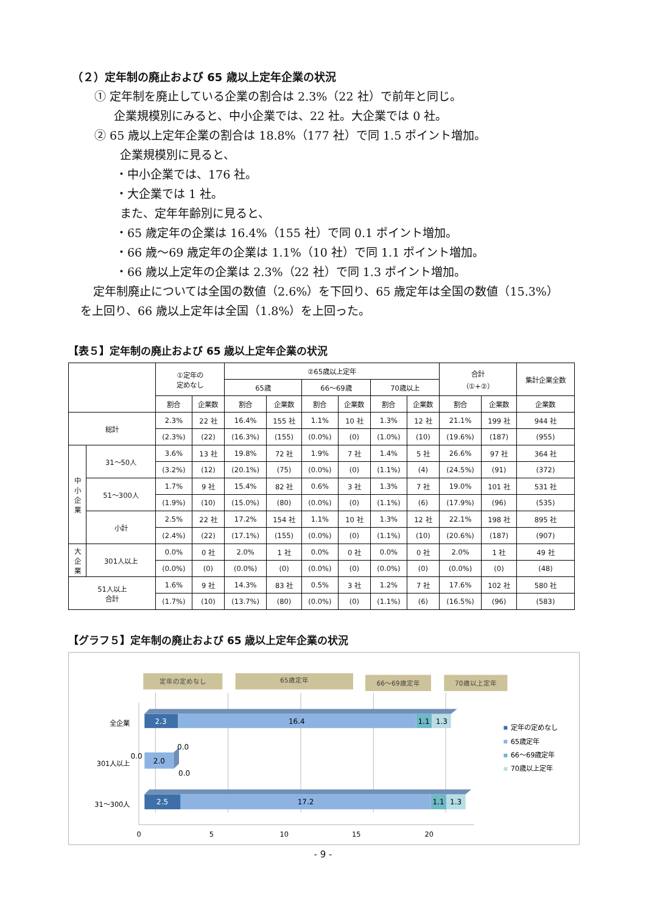（２）定年制の廃止および 65 歳以上定年企業の状況
① 定年制を廃止している企業の割合は 2.3%（22 社）で前年と同じ。
企業規模別にみると、中小企業では、22 社。大企業では 0 社。
② 65 歳以上定年企業の割合は 18.8%（177 社）で同 1.5 ポイント増加。
企業規模別に見ると、
・中小企業では、176 社。
・大企業では 1 社。
また、定年年齢別に見ると、
・65 歳定年の企業は 16.4%（155 社）で同 0.1 ポイント増加。
・66 歳～69 歳定年の企業は 1.1%（10 社）で同 1.1 ポイント増加。
・66 歳以上定年の企業は 2.3%（22 社）で同 1.3 ポイント増加。
定年制廃止については全国の数値（2.6%）を下回り、65 歳定年は全国の数値（15.3%）
を上回り、66 歳以上定年は全国（1.8%）を上回った。
【表５】定年制の廃止および 65 歳以上定年企業の状況
| | | ①定年の 定めなし | | ②65歳以上定年 | | | | | | 合計 （①+②） | | 集計企業全数 |
| --- | --- | --- | --- | --- | --- | --- | --- | --- | --- | --- | --- | --- |
| | | | | 65歳 | | 66～69歳 | | 70歳以上 | | | | |
| | | 割合 | 企業数 | 割合 | 企業数 | 割合 | 企業数 | 割合 | 企業数 | 割合 | 企業数 | 企業数 |
| 総計 | | 2.3% | 22 社 | 16.4% | 155 社 | 1.1% | 10 社 | 1.3% | 12 社 | 21.1% | 199 社 | 944 社 |
| | | (2.3%) | (22) | (16.3%) | (155) | (0.0%) | (0) | (1.0%) | (10) | (19.6%) | (187) | (955) |
| 中 小 企 業 | 31～50人 | 3.6% | 13 社 | 19.8% | 72 社 | 1.9% | 7 社 | 1.4% | 5 社 | 26.6% | 97 社 | 364 社 |
| | | (3.2%) | (12) | (20.1%) | (75) | (0.0%) | (0) | (1.1%) | (4) | (24.5%) | (91) | (372) |
| | 51～300人 | 1.7% | 9 社 | 15.4% | 82 社 | 0.6% | 3 社 | 1.3% | 7 社 | 19.0% | 101 社 | 531 社 |
| | | (1.9%) | (10) | (15.0%) | (80) | (0.0%) | (0) | (1.1%) | (6) | (17.9%) | (96) | (535) |
| | 小計 | 2.5% | 22 社 | 17.2% | 154 社 | 1.1% | 10 社 | 1.3% | 12 社 | 22.1% | 198 社 | 895 社 |
| | | (2.4%) | (22) | (17.1%) | (155) | (0.0%) | (0) | (1.1%) | (10) | (20.6%) | (187) | (907) |
| 大 企 業 | 301人以上 | 0.0% | 0 社 | 2.0% | 1 社 | 0.0% | 0 社 | 0.0% | 0 社 | 2.0% | 1 社 | 49 社 |
| | | (0.0%) | (0) | (0.0%) | (0) | (0.0%) | (0) | (0.0%) | (0) | (0.0%) | (0) | (48) |
| 51人以上 合計 | | 1.6% | 9 社 | 14.3% | 83 社 | 0.5% | 3 社 | 1.2% | 7 社 | 17.6% | 102 社 | 580 社 |
| | | (1.7%) | (10) | (13.7%) | (80) | (0.0%) | (0) | (1.1%) | (6) | (16.5%) | (96) | (583) |
【グラフ５】定年制の廃止および 65 歳以上定年企業の状況
定年の定めなし
65歳定年
66～69歳定年
70歳以上定年
2.3
16.4
1.1
1.3
2.0
0.0
0.0
0.0
2.5
17.2
1.1
1.3
全企業
301人以上
31～300人
0
5
10
15
20
定年の定めなし
65歳定年
66～69歳定年
70歳以上定年
- 9 -